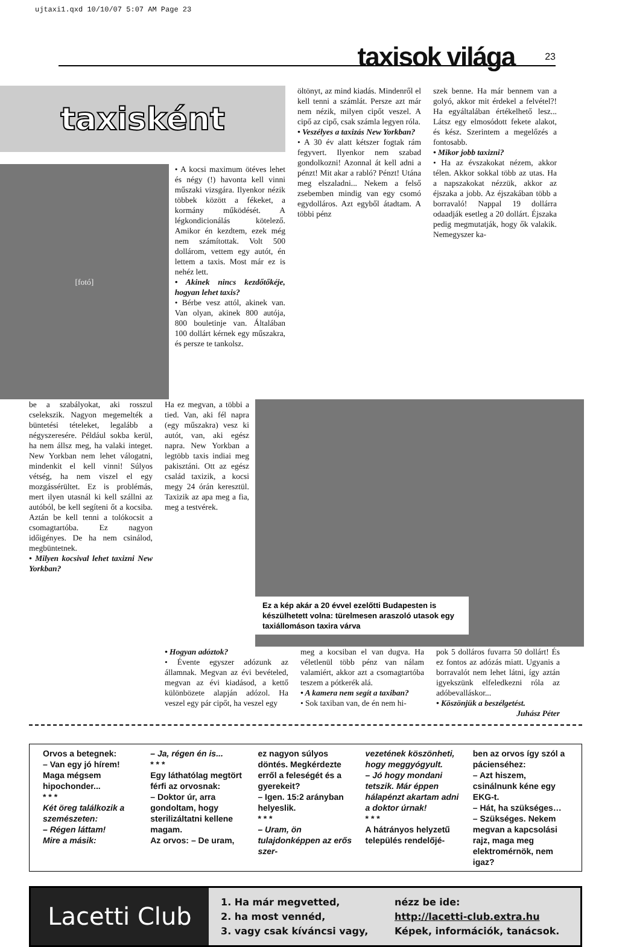ujtaxi1.qxd 10/10/07 5:07 AM Page 23
taxisok világa
23
taxisként
[fotó]
• A kocsi maximum ötéves lehet és négy (!) havonta kell vinni műszaki vizsgára. Ilyenkor nézik többek között a fékeket, a kormány működését. A légkondicionálás kötelező. Amikor én kezdtem, ezek még nem számítottak. Volt 500 dollárom, vettem egy autót, én lettem a taxis. Most már ez is nehéz lett.
• Akinek nincs kezdőtőkéje, hogyan lehet taxis?
• Bérbe vesz attól, akinek van. Van olyan, akinek 800 autója, 800 bouletinje van. Általában 100 dollárt kérnek egy műszakra, és persze te tankolsz.
öltönyt, az mind kiadás. Mindenről el kell tenni a számlát. Persze azt már nem nézik, milyen cipőt veszel. A cipő az cipő, csak számla legyen róla.
• Veszélyes a taxizás New Yorkban?
• A 30 év alatt kétszer fogtak rám fegyvert. Ilyenkor nem szabad gondolkozni! Azonnal át kell adni a pénzt! Mit akar a rabló? Pénzt! Utána meg elszaladni... Nekem a felső zsebemben mindig van egy csomó egydolláros. Azt egyből átadtam. A többi pénz
szek benne. Ha már bennem van a golyó, akkor mit érdekel a felvétel?! Ha egyáltalában értékelhető lesz... Látsz egy elmosódott fekete alakot, és kész. Szerintem a megelőzés a fontosabb.
• Mikor jobb taxizni?
• Ha az évszakokat nézem, akkor télen. Akkor sokkal több az utas. Ha a napszakokat nézzük, akkor az éjszaka a jobb. Az éjszakában több a borravaló! Nappal 19 dollárra odaadják esetleg a 20 dollárt. Éjszaka pedig megmutatják, hogy ők valakik. Nemegyszer ka-
be a szabályokat, aki rosszul cselekszik. Nagyon megemelték a büntetési tételeket, legalább a négyszeresére. Például sokba kerül, ha nem állsz meg, ha valaki integet. New Yorkban nem lehet válogatni, mindenkit el kell vinni! Súlyos vétség, ha nem viszel el egy mozgássérültet. Ez is problémás, mert ilyen utasnál ki kell szállni az autóból, be kell segíteni őt a kocsiba. Aztán be kell tenni a tolókocsit a csomagtartóba. Ez nagyon időigényes. De ha nem csinálod, megbüntetnek.
• Milyen kocsival lehet taxizni New Yorkban?
Ha ez megvan, a többi a tied. Van, aki fél napra (egy műszakra) vesz ki autót, van, aki egész napra. New Yorkban a legtöbb taxis indiai meg pakisztáni. Ott az egész család taxizik, a kocsi megy 24 órán keresztül. Taxizik az apa meg a fia, meg a testvérek.
Ez a kép akár a 20 évvel ezelőtti Budapesten is készülhetett volna: türelmesen araszoló utasok egy taxiállomáson taxira várva
• Hogyan adóztok?
• Évente egyszer adózunk az államnak. Megvan az évi bevételed, megvan az évi kiadásod, a kettő különbözete alapján adózol. Ha veszel egy pár cipőt, ha veszel egy
meg a kocsiban el van dugva. Ha véletlenül több pénz van nálam valamiért, akkor azt a csomagtartóba teszem a pótkerék alá.
• A kamera nem segít a taxiban?
• Sok taxiban van, de én nem hi-
pok 5 dolláros fuvarra 50 dollárt! És ez fontos az adózás miatt. Ugyanis a borravalót nem lehet látni, így aztán igyekszünk elfeledkezni róla az adóbevalláskor...
• Köszönjük a beszélgetést.
Juhász Péter
Orvos a betegnek:
– Van egy jó hírem! Maga mégsem hipochonder...
* * *
Két öreg találkozik a szemészeten:
– Régen láttam!
Mire a másik:
– Ja, régen én is...
* * *
Egy láthatólag megtört férfi az orvosnak:
– Doktor úr, arra gondoltam, hogy sterilizáltatni kellene magam.
Az orvos: – De uram,
ez nagyon súlyos döntés. Megkérdezte erről a feleségét és a gyerekeit?
– Igen. 15:2 arányban helyeslik.
* * *
– Uram, ön tulajdonképpen az erős szer-
vezetének köszönheti, hogy meggyógyult.
– Jó hogy mondani tetszik. Már éppen hálapénzt akartam adni a doktor úrnak!
* * *
A hátrányos helyzetű település rendelőjé-
ben az orvos így szól a pácienséhez:
– Azt hiszem, csinálnunk kéne egy EKG-t.
– Hát, ha szükséges…
– Szükséges. Nekem megvan a kapcsolási rajz, maga meg elektromérnök, nem igaz?
Lacetti Club
1. Ha már megvetted,
2. ha most vennéd,
3. vagy csak kíváncsi vagy,
nézz be ide:
http://lacetti-club.extra.hu
Képek, információk, tanácsok.